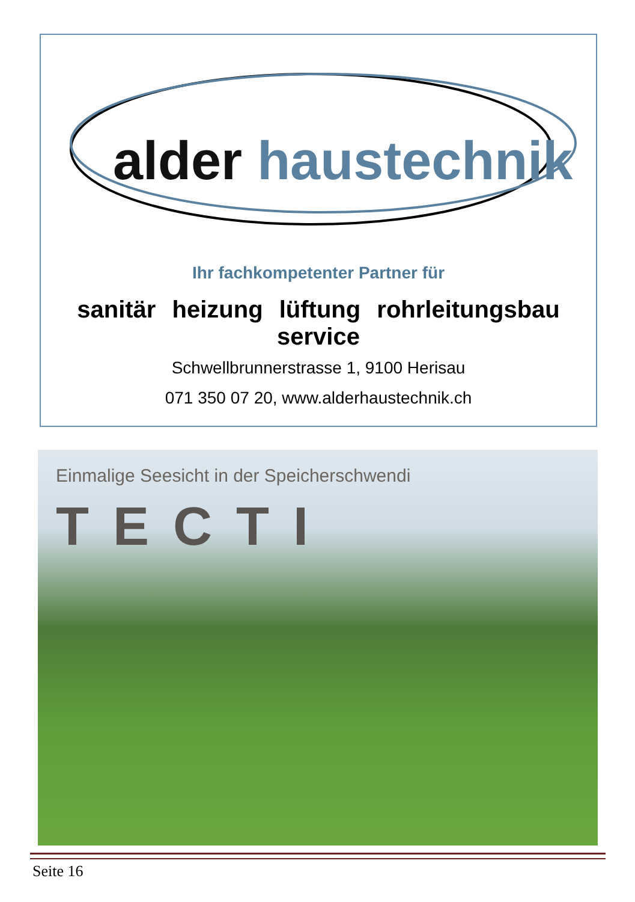alder haustechnik
Ihr fachkompetenter Partner für
sanitär heizung lüftung rohrleitungsbau service
Schwellbrunnerstrasse 1, 9100 Herisau
071 350 07 20, www.alderhaustechnik.ch
Einmalige Seesicht in der Speicherschwendi
TECTI
Seite 16